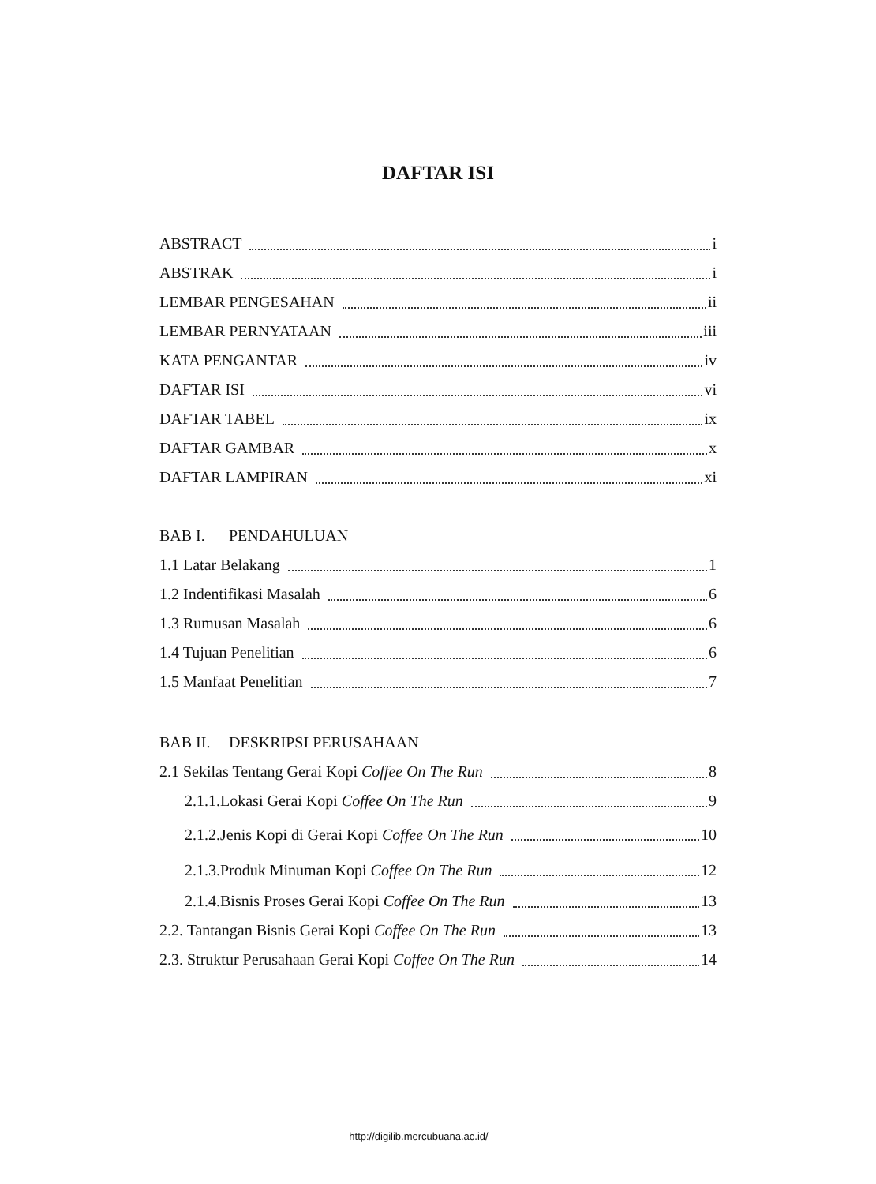DAFTAR ISI
ABSTRACT i
ABSTRAK i
LEMBAR PENGESAHAN ii
LEMBAR PERNYATAAN iii
KATA PENGANTAR iv
DAFTAR ISI vi
DAFTAR TABEL ix
DAFTAR GAMBAR x
DAFTAR LAMPIRAN xi
BAB I. PENDAHULUAN
1.1 Latar Belakang 1
1.2 Indentifikasi Masalah 6
1.3 Rumusan Masalah 6
1.4 Tujuan Penelitian 6
1.5 Manfaat Penelitian 7
BAB II. DESKRIPSI PERUSAHAAN
2.1 Sekilas Tentang Gerai Kopi Coffee On The Run 8
2.1.1.Lokasi Gerai Kopi Coffee On The Run 9
2.1.2.Jenis Kopi di Gerai Kopi Coffee On The Run 10
2.1.3.Produk Minuman Kopi Coffee On The Run 12
2.1.4.Bisnis Proses Gerai Kopi Coffee On The Run 13
2.2. Tantangan Bisnis Gerai Kopi Coffee On The Run 13
2.3. Struktur Perusahaan Gerai Kopi Coffee On The Run 14
http://digilib.mercubuana.ac.id/